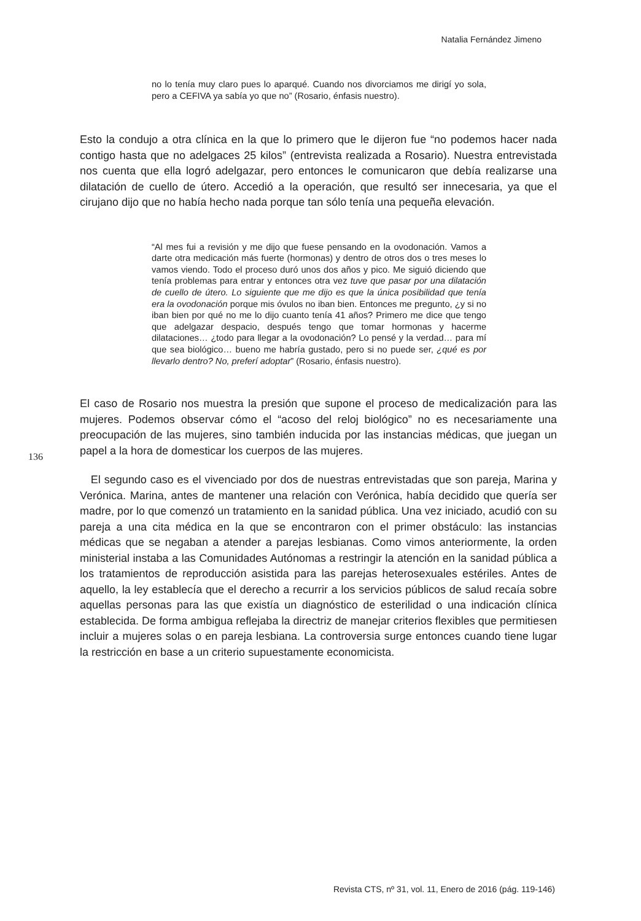Natalia Fernández Jimeno
no lo tenía muy claro pues lo aparqué. Cuando nos divorciamos me dirigí yo sola, pero a CEFIVA ya sabía yo que no” (Rosario, énfasis nuestro).
Esto la condujo a otra clínica en la que lo primero que le dijeron fue “no podemos hacer nada contigo hasta que no adelgaces 25 kilos” (entrevista realizada a Rosario). Nuestra entrevistada nos cuenta que ella logró adelgazar, pero entonces le comunicaron que debía realizarse una dilatación de cuello de útero. Accedió a la operación, que resultó ser innecesaria, ya que el cirujano dijo que no había hecho nada porque tan sólo tenía una pequeña elevación.
“Al mes fui a revisión y me dijo que fuese pensando en la ovodonación. Vamos a darte otra medicación más fuerte (hormonas) y dentro de otros dos o tres meses lo vamos viendo. Todo el proceso duró unos dos años y pico. Me siguió diciendo que tenía problemas para entrar y entonces otra vez tuve que pasar por una dilatación de cuello de útero. Lo siguiente que me dijo es que la única posibilidad que tenía era la ovodonación porque mis óvulos no iban bien. Entonces me pregunto, ¿y si no iban bien por qué no me lo dijo cuanto tenía 41 años? Primero me dice que tengo que adelgazar despacio, después tengo que tomar hormonas y hacerme dilataciones… ¿todo para llegar a la ovodonación? Lo pensé y la verdad… para mí que sea biológico… bueno me habría gustado, pero si no puede ser, ¿qué es por llevarlo dentro? No, preferí adoptar” (Rosario, énfasis nuestro).
136
El caso de Rosario nos muestra la presión que supone el proceso de medicalización para las mujeres. Podemos observar cómo el “acoso del reloj biológico” no es necesariamente una preocupación de las mujeres, sino también inducida por las instancias médicas, que juegan un papel a la hora de domesticar los cuerpos de las mujeres.
El segundo caso es el vivenciado por dos de nuestras entrevistadas que son pareja, Marina y Verónica. Marina, antes de mantener una relación con Verónica, había decidido que quería ser madre, por lo que comenzó un tratamiento en la sanidad pública. Una vez iniciado, acudió con su pareja a una cita médica en la que se encontraron con el primer obstáculo: las instancias médicas que se negaban a atender a parejas lesbianas. Como vimos anteriormente, la orden ministerial instaba a las Comunidades Autónomas a restringir la atención en la sanidad pública a los tratamientos de reproducción asistida para las parejas heterosexuales estériles. Antes de aquello, la ley establecía que el derecho a recurrir a los servicios públicos de salud recaía sobre aquellas personas para las que existía un diagnóstico de esterilidad o una indicación clínica establecida. De forma ambigua reflejaba la directriz de manejar criterios flexibles que permitiesen incluir a mujeres solas o en pareja lesbiana. La controversia surge entonces cuando tiene lugar la restricción en base a un criterio supuestamente economicista.
Revista CTS, nº 31, vol. 11, Enero de 2016 (pág. 119-146)